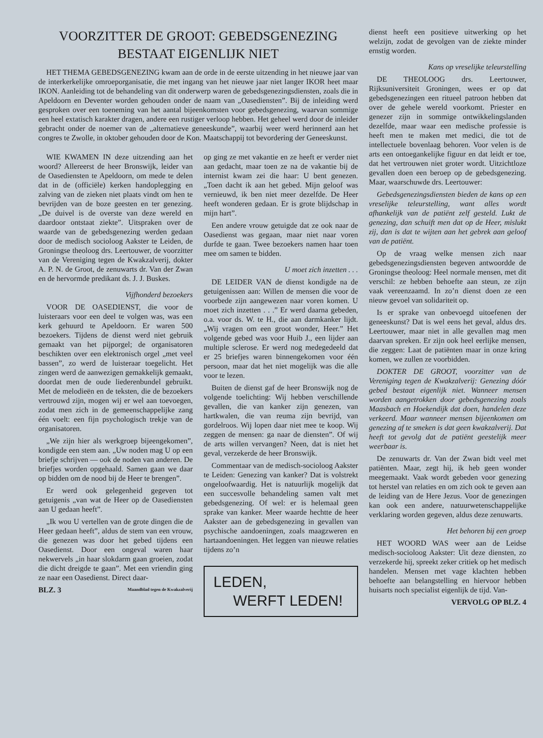VOORZITTER DE GROOT: GEBEDSGENEZING BESTAAT EIGENLIJK NIET
HET THEMA GEBEDSGENEZING kwam aan de orde in de eerste uitzending in het nieuwe jaar van de interkerkelijke omroeporganisatie, die met ingang van het nieuwe jaar niet langer IKOR heet maar IKON. Aanleiding tot de behandeling van dit onderwerp waren de gebedsgenezingsdiensten, zoals die in Apeldoorn en Deventer worden gehouden onder de naam van „Oasediensten”. Bij de inleiding werd gesproken over een toeneming van het aantal bijeenkomsten voor gebedsgenezing, waarvan sommige een heel extatisch karakter dragen, andere een rustiger verloop hebben. Het geheel werd door de inleider gebracht onder de noemer van de „alternatieve geneeskunde”, waarbij weer werd herinnerd aan het congres te Zwolle, in oktober gehouden door de Kon. Maatschappij tot bevordering der Geneeskunst.
WIE KWAMEN IN deze uitzending aan het woord? Allereerst de heer Bronswijk, leider van de Oasediensten te Apeldoorn, om mede te delen dat in de (officiële) kerken handoplegging en zalving van de zieken niet plaats vindt om hen te bevrijden van de boze geesten en ter genezing. „De duivel is de overste van deze wereld en daardoor ontstaat ziekte”. Uitspraken over de waarde van de gebedsgenezing werden gedaan door de medisch socioloog Aakster te Leiden, de Groningse theoloog drs. Leertouwer, de voorzitter van de Vereniging tegen de Kwakzalverij, dokter A. P. N. de Groot, de zenuwarts dr. Van der Zwan en de hervormde predikant ds. J. J. Buskes.
Vijfhonderd bezoekers
VOOR DE OASEDIENST, die voor de luisteraars voor een deel te volgen was, was een kerk gehuurd te Apeldoorn. Er waren 500 bezoekers. Tijdens de dienst werd niet gebruik gemaakt van het pijporgel; de organisatoren beschikten over een elektronisch orgel „met veel bassen”, zo werd de luisteraar toegelicht. Het zingen werd de aanwezigen gemakkelijk gemaakt, doordat men de oude liederenbundel gebruikt. Met de melodieën en de teksten, die de bezoekers vertrouwd zijn, mogen wij er wel aan toevoegen, zodat men zich in de gemeenschappelijke zang één voelt: een fijn psychologisch trekje van de organisatoren.
„We zijn hier als werkgroep bijeengekomen”, kondigde een stem aan. „Uw noden mag U op een briefje schrijven — ook de noden van anderen. De briefjes worden opgehaald. Samen gaan we daar op bidden om de nood bij de Heer te brengen”.
Er werd ook gelegenheid gegeven tot getuigenis „van wat de Heer op de Oasediensten aan U gedaan heeft”.
„Ik wou U vertellen van de grote dingen die de Heer gedaan heeft”, aldus de stem van een vrouw, die genezen was door het gebed tijdens een Oasedienst. Door een ongeval waren haar nekwervels „in haar slokdarm gaan groeien, zodat die dicht dreigde te gaan”. Met een vriendin ging ze naar een Oasedienst. Direct daar-
BLZ. 3 Maandblad tegen de Kwakzalverij
op ging ze met vakantie en ze heeft er verder niet aan gedacht, maar toen ze na de vakantie bij de internist kwam zei die haar: U bent genezen. „Toen dacht ik aan het gebed. Mijn geloof was vernieuwd, ik ben niet meer dezelfde. De Heer heeft wonderen gedaan. Er is grote blijdschap in mijn hart”.
Een andere vrouw getuigde dat ze ook naar de Oasedienst was gegaan, maar niet naar voren durfde te gaan. Twee bezoekers namen haar toen mee om samen te bidden.
U moet zich inzetten . . .
DE LEIDER VAN de dienst kondigde na de getuigenissen aan: Willen de mensen die voor de voorbede zijn aangewezen naar voren komen. U moet zich inzetten . . .” Er werd daarna gebeden, o.a. voor ds. W. te H., die aan darmkanker lijdt. „Wij vragen om een groot wonder, Heer.” Het volgende gebed was voor Huib J., een lijder aan multiple sclerose. Er werd nog medegedeeld dat er 25 briefjes waren binnengekomen voor één persoon, maar dat het niet mogelijk was die alle voor te lezen.
Buiten de dienst gaf de heer Bronswijk nog de volgende toelichting: Wij hebben verschillende gevallen, die van kanker zijn genezen, van hartkwalen, die van reuma zijn bevrijd, van gordelroos. Wij lopen daar niet mee te koop. Wij zeggen de mensen: ga naar de diensten”. Of wij de arts willen vervangen? Neen, dat is niet het geval, verzekerde de heer Bronswijk.
Commentaar van de medisch-socioloog Aakster te Leiden: Genezing van kanker? Dat is volstrekt ongeloofwaardig. Het is natuurlijk mogelijk dat een succesvolle behandeling samen valt met gebedsgenezing. Of wel: er is helemaal geen sprake van kanker. Meer waarde hechtte de heer Aakster aan de gebedsgenezing in gevallen van psychische aandoeningen, zoals maagzweren en hartaandoeningen. Het leggen van nieuwe relaties tijdens zo’n
LEDEN,
WERFT LEDEN!
dienst heeft een positieve uitwerking op het welzijn, zodat de gevolgen van de ziekte minder ernstig worden.
Kans op vreselijke teleurstelling
DE THEOLOOG drs. Leertouwer, Rijksuniversiteit Groningen, wees er op dat gebedsgenezingen een ritueel patroon hebben dat over de gehele wereld voorkomt. Priester en genezer zijn in sommige ontwikkelingslanden dezelfde, maar waar een medische professie is heeft men te maken met medici, die tot de intellectuele bovenlaag behoren. Voor velen is de arts een ontoegankelijke figuur en dat leidt er toe, dat het vertrouwen niet groter wordt. Uitzichtloze gevallen doen een beroep op de gebedsgenezing. Maar, waarschuwde drs. Leertouwer:
Gebedsgenezingsdiensten bieden de kans op een vreselijke teleurstelling, want alles wordt afhankelijk van de patiënt zelf gesteld. Lukt de genezing, dan schuift men dat op de Heer, mislukt zij, dan is dat te wijten aan het gebrek aan geloof van de patiënt.
Op de vraag welke mensen zich naar gebedsgenezingsdiensten begeven antwoordde de Groningse theoloog: Heel normale mensen, met dit verschil: ze hebben behoefte aan steun, ze zijn vaak vereenzaamd. In zo’n dienst doen ze een nieuw gevoel van solidariteit op.
Is er sprake van onbevoegd uitoefenen der geneeskunst? Dat is wel eens het geval, aldus drs. Leertouwer, maar niet in alle gevallen mag men daarvan spreken. Er zijn ook heel eerlijke mensen, die zeggen: Laat de patiënten maar in onze kring komen, we zullen ze voorbidden.
DOKTER DE GROOT, voorzitter van de Vereniging tegen de Kwakzalverij: Genezing dóór gebed bestaat eigenlijk niet. Wanneer mensen worden aangetrokken door gebedsgenezing zoals Maasbach en Hoekendijk dat doen, handelen deze verkeerd. Maar wanneer mensen bijeenkomen om genezing af te smeken is dat geen kwakzalverij. Dat heeft tot gevolg dat de patiënt geestelijk meer weerbaar is.
De zenuwarts dr. Van der Zwan bidt veel met patiënten. Maar, zegt hij, ik heb geen wonder meegemaakt. Vaak wordt gebeden voor genezing tot herstel van relaties en om zich ook te geven aan de leiding van de Here Jezus. Voor de genezingen kan ook een andere, natuurwetenschappelijke verklaring worden gegeven, aldus deze zenuwarts.
Het behoren bij een groep
HET WOORD WAS weer aan de Leidse medisch-socioloog Aakster: Uit deze diensten, zo verzekerde hij, spreekt zeker critiek op het medisch handelen. Mensen met vage klachten hebben behoefte aan belangstelling en hiervoor hebben huisarts noch specialist eigenlijk de tijd. Van-
VERVOLG OP BLZ. 4